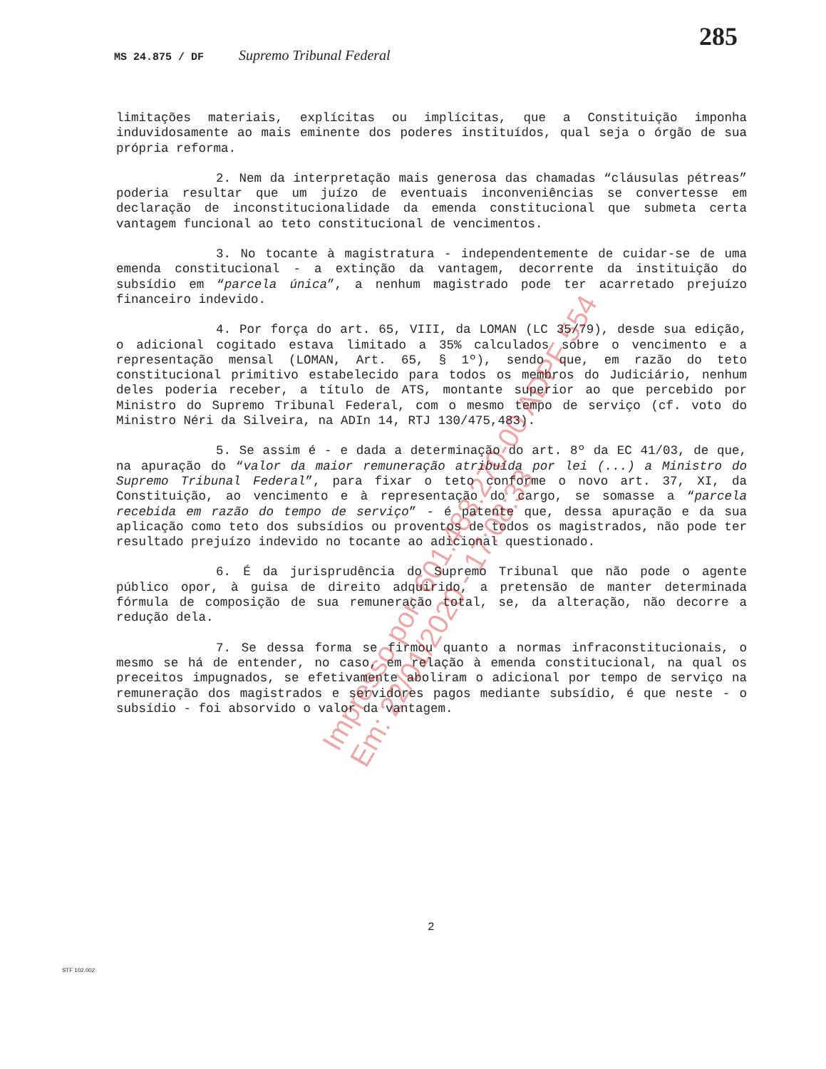285
MS 24.875 / DF Supremo Tribunal Federal
limitações materiais, explícitas ou implícitas, que a Constituição imponha induvidosamente ao mais eminente dos poderes instituídos, qual seja o órgão de sua própria reforma.
2. Nem da interpretação mais generosa das chamadas “cláusulas pétreas” poderia resultar que um juízo de eventuais inconveniências se convertesse em declaração de inconstitucionalidade da emenda constitucional que submeta certa vantagem funcional ao teto constitucional de vencimentos.
3. No tocante à magistratura - independentemente de cuidar-se de uma emenda constitucional - a extinção da vantagem, decorrente da instituição do subsídio em “parcela única”, a nenhum magistrado pode ter acarretado prejuízo financeiro indevido.
4. Por força do art. 65, VIII, da LOMAN (LC 35/79), desde sua edição, o adicional cogitado estava limitado a 35% calculados sobre o vencimento e a representação mensal (LOMAN, Art. 65, § 1º), sendo que, em razão do teto constitucional primitivo estabelecido para todos os membros do Judiciário, nenhum deles poderia receber, a título de ATS, montante superior ao que percebido por Ministro do Supremo Tribunal Federal, com o mesmo tempo de serviço (cf. voto do Ministro Néri da Silveira, na ADIn 14, RTJ 130/475,483).
5. Se assim é - e dada a determinação do art. 8º da EC 41/03, de que, na apuração do “valor da maior remuneração atribuída por lei (...) a Ministro do Supremo Tribunal Federal”, para fixar o teto conforme o novo art. 37, XI, da Constituição, ao vencimento e à representação do cargo, se somasse a “parcela recebida em razão do tempo de serviço” - é patente que, dessa apuração e da sua aplicação como teto dos subsídios ou proventos de todos os magistrados, não pode ter resultado prejuízo indevido no tocante ao adicional questionado.
6. É da jurisprudência do Supremo Tribunal que não pode o agente público opor, à guisa de direito adquirido, a pretensão de manter determinada fórmula de composição de sua remuneração total, se, da alteração, não decorre a redução dela.
7. Se dessa forma se firmou quanto a normas infraconstitucionais, o mesmo se há de entender, no caso, em relação à emenda constitucional, na qual os preceitos impugnados, se efetivamente aboliram o adicional por tempo de serviço na remuneração dos magistrados e servidores pagos mediante subsídio, é que neste - o subsídio - foi absorvido o valor da vantagem.
Impresso por: 601.483.270-00 ADPF 554
Em: 22/01/2020 - 17:08:33
2
STF 102.002